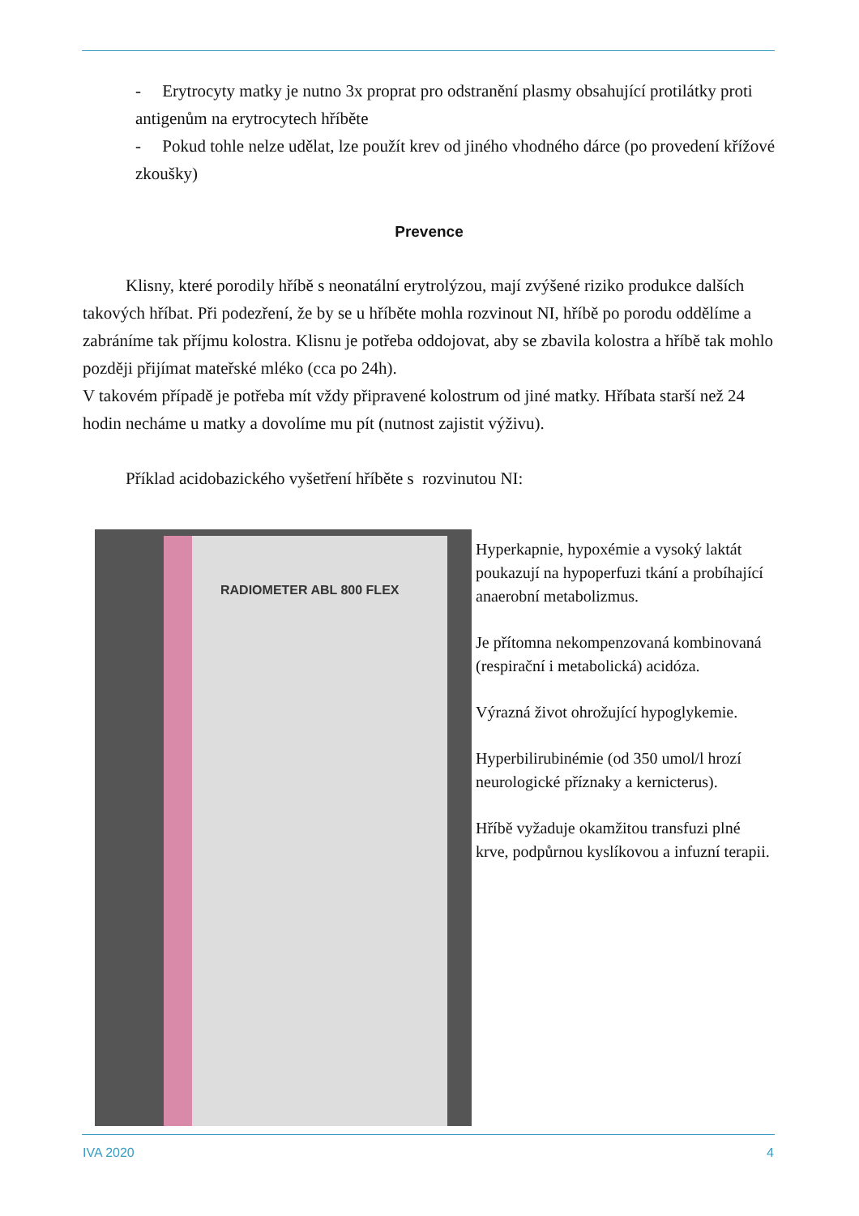- Erytrocyty matky je nutno 3x proprat pro odstranění plasmy obsahující protilátky proti antigenům na erytrocytech hříběte
- Pokud tohle nelze udělat, lze použít krev od jiného vhodného dárce (po provedení křížové zkoušky)
Prevence
Klisny, které porodily hříbě s neonatální erytrolýzou, mají zvýšené riziko produkce dalších takových hříbat. Při podezření, že by se u hříběte mohla rozvinout NI, hříbě po porodu oddělíme a zabráníme tak příjmu kolostra. Klisnu je potřeba oddojovat, aby se zbavila kolostra a hříbě tak mohlo později přijímat mateřské mléko (cca po 24h).
V takovém případě je potřeba mít vždy připravené kolostrum od jiné matky. Hříbata starší než 24 hodin necháme u matky a dovolíme mu pít (nutnost zajistit výživu).
Příklad acidobazického vyšetření hříběte s rozvinutou NI:
RADIOMETER ABL 800 FLEX
Hyperkapnie, hypoxémie a vysoký laktát poukazují na hypoperfuzi tkání a probíhající anaerobní metabolizmus.
Je přítomna nekompenzovaná kombinovaná (respirační i metabolická) acidóza.
Výrazná život ohrožující hypoglykemie.
Hyperbilirubinémie (od 350 umol/l hrozí neurologické příznaky a kernicterus).
Hříbě vyžaduje okamžitou transfuzi plné krve, podpůrnou kyslíkovou a infuzní terapii.
IVA 2020 4